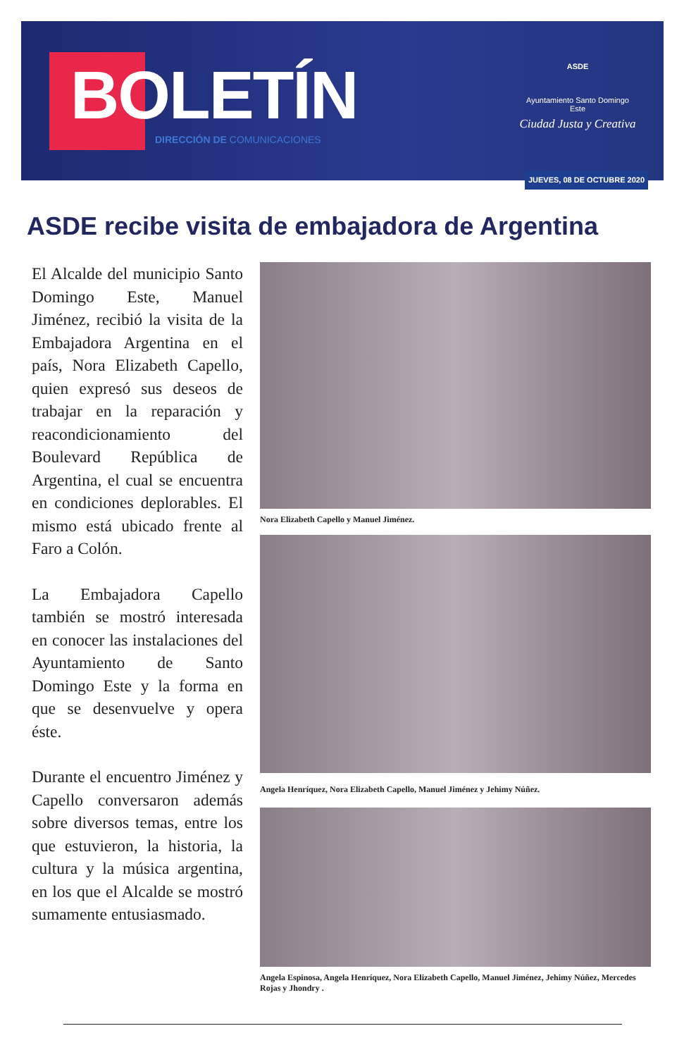BOLETÍN
DIRECCIÓN DE COMUNICACIONES
ASDE
Ayuntamiento Santo Domingo Este
Ciudad Justa y Creativa
JUEVES, 08 DE OCTUBRE 2020
ASDE recibe visita de embajadora de Argentina
El Alcalde del municipio Santo Domingo Este, Manuel Jiménez, recibió la visita de la Embajadora Argentina en el país, Nora Elizabeth Capello, quien expresó sus deseos de trabajar en la reparación y reacondicionamiento del Boulevard República de Argentina, el cual se encuentra en condiciones deplorables. El mismo está ubicado frente al Faro a Colón.
La Embajadora Capello también se mostró interesada en conocer las instalaciones del Ayuntamiento de Santo Domingo Este y la forma en que se desenvuelve y opera éste.
Durante el encuentro Jiménez y Capello conversaron además sobre diversos temas, entre los que estuvieron, la historia, la cultura y la música argentina, en los que el Alcalde se mostró sumamente entusiasmado.
Nora Elizabeth Capello y Manuel Jiménez.
Angela Henríquez, Nora Elizabeth Capello, Manuel Jiménez y Jehimy Núñez.
Angela Espinosa, Angela Henríquez, Nora Elizabeth Capello, Manuel Jiménez, Jehimy Núñez, Mercedes Rojas y Jhondry .